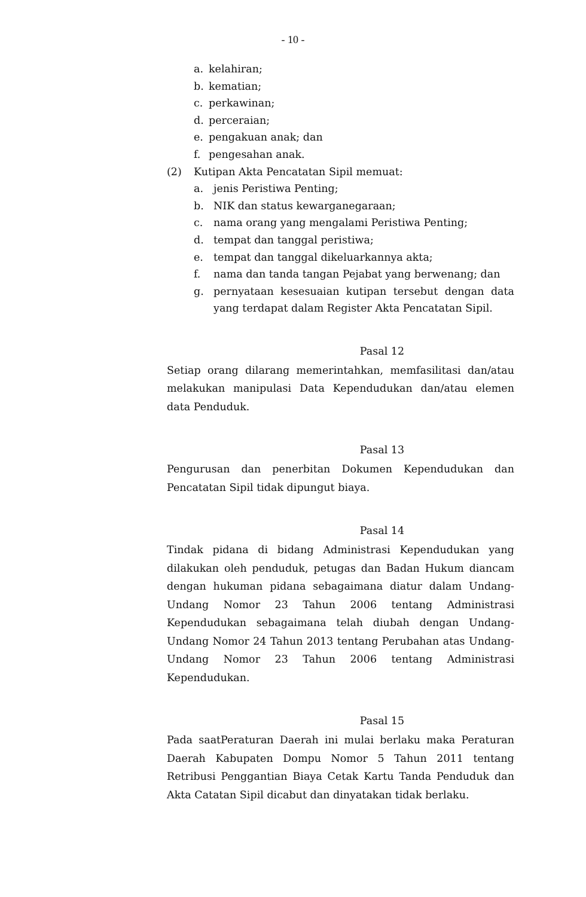- 10 -
a. kelahiran;
b. kematian;
c. perkawinan;
d. perceraian;
e. pengakuan anak; dan
f. pengesahan anak.
(2) Kutipan Akta Pencatatan Sipil memuat:
a. jenis Peristiwa Penting;
b. NIK dan status kewarganegaraan;
c. nama orang yang mengalami Peristiwa Penting;
d. tempat dan tanggal peristiwa;
e. tempat dan tanggal dikeluarkannya akta;
f. nama dan tanda tangan Pejabat yang berwenang; dan
g. pernyataan kesesuaian kutipan tersebut dengan data yang terdapat dalam Register Akta Pencatatan Sipil.
Pasal 12
Setiap orang dilarang memerintahkan, memfasilitasi dan/atau melakukan manipulasi Data Kependudukan dan/atau elemen data Penduduk.
Pasal 13
Pengurusan dan penerbitan Dokumen Kependudukan dan Pencatatan Sipil tidak dipungut biaya.
Pasal 14
Tindak pidana di bidang Administrasi Kependudukan yang dilakukan oleh penduduk, petugas dan Badan Hukum diancam dengan hukuman pidana sebagaimana diatur dalam Undang-Undang Nomor 23 Tahun 2006 tentang Administrasi Kependudukan sebagaimana telah diubah dengan Undang-Undang Nomor 24 Tahun 2013 tentang Perubahan atas Undang-Undang Nomor 23 Tahun 2006 tentang Administrasi Kependudukan.
Pasal 15
Pada saatPeraturan Daerah ini mulai berlaku maka Peraturan Daerah Kabupaten Dompu Nomor 5 Tahun 2011 tentang Retribusi Penggantian Biaya Cetak Kartu Tanda Penduduk dan Akta Catatan Sipil dicabut dan dinyatakan tidak berlaku.